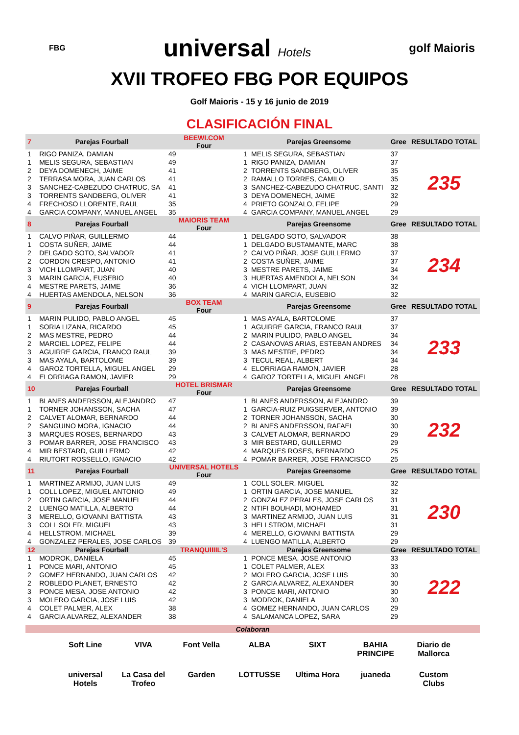FBG universal Hotels golf Maioris
XVII TROFEO FBG POR EQUIPOS
Golf Maioris - 15 y 16 junio de 2019
CLASIFICACIÓN FINAL
| 7 | Parejas Fourball | BEEWI.COM Four | | Parejas Greensome | Gree | RESULTADO TOTAL |
| --- | --- | --- | --- | --- | --- | --- |
| 1 | RIGO PANIZA, DAMIAN | 49 | 1 | MELIS SEGURA, SEBASTIAN | 37 | 235 |
| 1 | MELIS SEGURA, SEBASTIAN | 49 | 1 | RIGO PANIZA, DAMIAN | 37 | |
| 2 | DEYA DOMENECH, JAIME | 41 | 2 | TORRENTS SANDBERG, OLIVER | 35 | |
| 2 | TERRASA MORA, JUAN CARLOS | 41 | 2 | RAMALLO TORRES, CAMILO | 35 | |
| 3 | SANCHEZ-CABEZUDO CHATRUC, SA | 41 | 3 | SANCHEZ-CABEZUDO CHATRUC, SANTI | 32 | |
| 3 | TORRENTS SANDBERG, OLIVER | 41 | 3 | DEYA DOMENECH, JAIME | 32 | |
| 4 | FRECHOSO LLORENTE, RAUL | 35 | 4 | PRIETO GONZALO, FELIPE | 29 | |
| 4 | GARCIA COMPANY, MANUEL ANGEL | 35 | 4 | GARCIA COMPANY, MANUEL ANGEL | 29 | |
| 8 | Parejas Fourball | MAIORIS TEAM Four | | Parejas Greensome | Gree | RESULTADO TOTAL |
| 1 | CALVO PIÑAR, GUILLERMO | 44 | 1 | DELGADO SOTO, SALVADOR | 38 | 234 |
| 1 | COSTA SUÑER, JAIME | 44 | 1 | DELGADO BUSTAMANTE, MARC | 38 | |
| 2 | DELGADO SOTO, SALVADOR | 41 | 2 | CALVO PIÑAR, JOSE GUILLERMO | 37 | |
| 2 | CORDON CRESPO, ANTONIO | 41 | 2 | COSTA SUÑER, JAIME | 37 | |
| 3 | VICH LLOMPART, JUAN | 40 | 3 | MESTRE PARETS, JAIME | 34 | |
| 3 | MARIN GARCIA, EUSEBIO | 40 | 3 | HUERTAS AMENDOLA, NELSON | 34 | |
| 4 | MESTRE PARETS, JAIME | 36 | 4 | VICH LLOMPART, JUAN | 32 | |
| 4 | HUERTAS AMENDOLA, NELSON | 36 | 4 | MARIN GARCIA, EUSEBIO | 32 | |
| 9 | Parejas Fourball | BOX TEAM Four | | Parejas Greensome | Gree | RESULTADO TOTAL |
| 1 | MARIN PULIDO, PABLO ANGEL | 45 | 1 | MAS AYALA, BARTOLOME | 37 | 233 |
| 1 | SORIA LIZANA, RICARDO | 45 | 1 | AGUIRRE GARCIA, FRANCO RAUL | 37 | |
| 2 | MAS MESTRE, PEDRO | 44 | 2 | MARIN PULIDO, PABLO ANGEL | 34 | |
| 2 | MARCIEL LOPEZ, FELIPE | 44 | 2 | CASANOVAS ARIAS, ESTEBAN ANDRES | 34 | |
| 3 | AGUIRRE GARCIA, FRANCO RAUL | 39 | 3 | MAS MESTRE, PEDRO | 34 | |
| 3 | MAS AYALA, BARTOLOME | 39 | 3 | TECUL REAL, ALBERT | 34 | |
| 4 | GAROZ TORTELLA, MIGUEL ANGEL | 29 | 4 | ELORRIAGA RAMON, JAVIER | 28 | |
| 4 | ELORRIAGA RAMON, JAVIER | 29 | 4 | GAROZ TORTELLA, MIGUEL ANGEL | 28 | |
| 10 | Parejas Fourball | HOTEL BRISMAR Four | | Parejas Greensome | Gree | RESULTADO TOTAL |
| 1 | BLANES ANDERSSON, ALEJANDRO | 47 | 1 | BLANES ANDERSSON, ALEJANDRO | 39 | 232 |
| 1 | TORNER JOHANSSON, SACHA | 47 | 1 | GARCIA-RUIZ PUIGSERVER, ANTONIO | 39 | |
| 2 | CALVET ALOMAR, BERNARDO | 44 | 2 | TORNER JOHANSSON, SACHA | 30 | |
| 2 | SANGUINO MORA, IGNACIO | 44 | 2 | BLANES ANDERSSON, RAFAEL | 30 | |
| 3 | MARQUES ROSES, BERNARDO | 43 | 3 | CALVET ALOMAR, BERNARDO | 29 | |
| 3 | POMAR BARRER, JOSE FRANCISCO | 43 | 3 | MIR BESTARD, GUILLERMO | 29 | |
| 4 | MIR BESTARD, GUILLERMO | 42 | 4 | MARQUES ROSES, BERNARDO | 25 | |
| 4 | RIUTORT ROSSELLO, IGNACIO | 42 | 4 | POMAR BARRER, JOSE FRANCISCO | 25 | |
| 11 | Parejas Fourball | UNIVERSAL HOTELS Four | | Parejas Greensome | Gree | RESULTADO TOTAL |
| 1 | MARTINEZ ARMIJO, JUAN LUIS | 49 | 1 | COLL SOLER, MIGUEL | 32 | 230 |
| 1 | COLL LOPEZ, MIGUEL ANTONIO | 49 | 1 | ORTIN GARCIA, JOSE MANUEL | 32 | |
| 2 | ORTIN GARCIA, JOSE MANUEL | 44 | 2 | GONZALEZ PERALES, JOSE CARLOS | 31 | |
| 2 | LUENGO MATILLA, ALBERTO | 44 | 2 | NTIFI BOUHADI, MOHAMED | 31 | |
| 3 | MERELLO, GIOVANNI BATTISTA | 43 | 3 | MARTINEZ ARMIJO, JUAN LUIS | 31 | |
| 3 | COLL SOLER, MIGUEL | 43 | 3 | HELLSTROM, MICHAEL | 31 | |
| 4 | HELLSTROM, MICHAEL | 39 | 4 | MERELLO, GIOVANNI BATTISTA | 29 | |
| 4 | GONZALEZ PERALES, JOSE CARLOS | 39 | 4 | LUENGO MATILLA, ALBERTO | 29 | |
| 12 | Parejas Fourball | TRANQUIIIIL'S | | Parejas Greensome | Gree | RESULTADO TOTAL |
| 1 | MODROK, DANIELA | 45 | 1 | PONCE MESA, JOSE ANTONIO | 33 | 222 |
| 1 | PONCE MARI, ANTONIO | 45 | 1 | COLET PALMER, ALEX | 33 | |
| 2 | GOMEZ HERNANDO, JUAN CARLOS | 42 | 2 | MOLERO GARCIA, JOSE LUIS | 30 | |
| 2 | ROBLEDO PLANET, ERNESTO | 42 | 2 | GARCIA ALVAREZ, ALEXANDER | 30 | |
| 3 | PONCE MESA, JOSE ANTONIO | 42 | 3 | PONCE MARI, ANTONIO | 30 | |
| 3 | MOLERO GARCIA, JOSE LUIS | 42 | 3 | MODROK, DANIELA | 30 | |
| 4 | COLET PALMER, ALEX | 38 | 4 | GOMEZ HERNANDO, JUAN CARLOS | 29 | |
| 4 | GARCIA ALVAREZ, ALEXANDER | 38 | 4 | SALAMANCA LOPEZ, SARA | 29 | |
Colaboran
Soft Line VIVA Font Vella ALBA SIXT BAHIA PRINCIPE Diario de Mallorca universal Hotels La Casa del Trofeo Garden LOTTUSSE Ultima Hora juaneda Custom Clubs